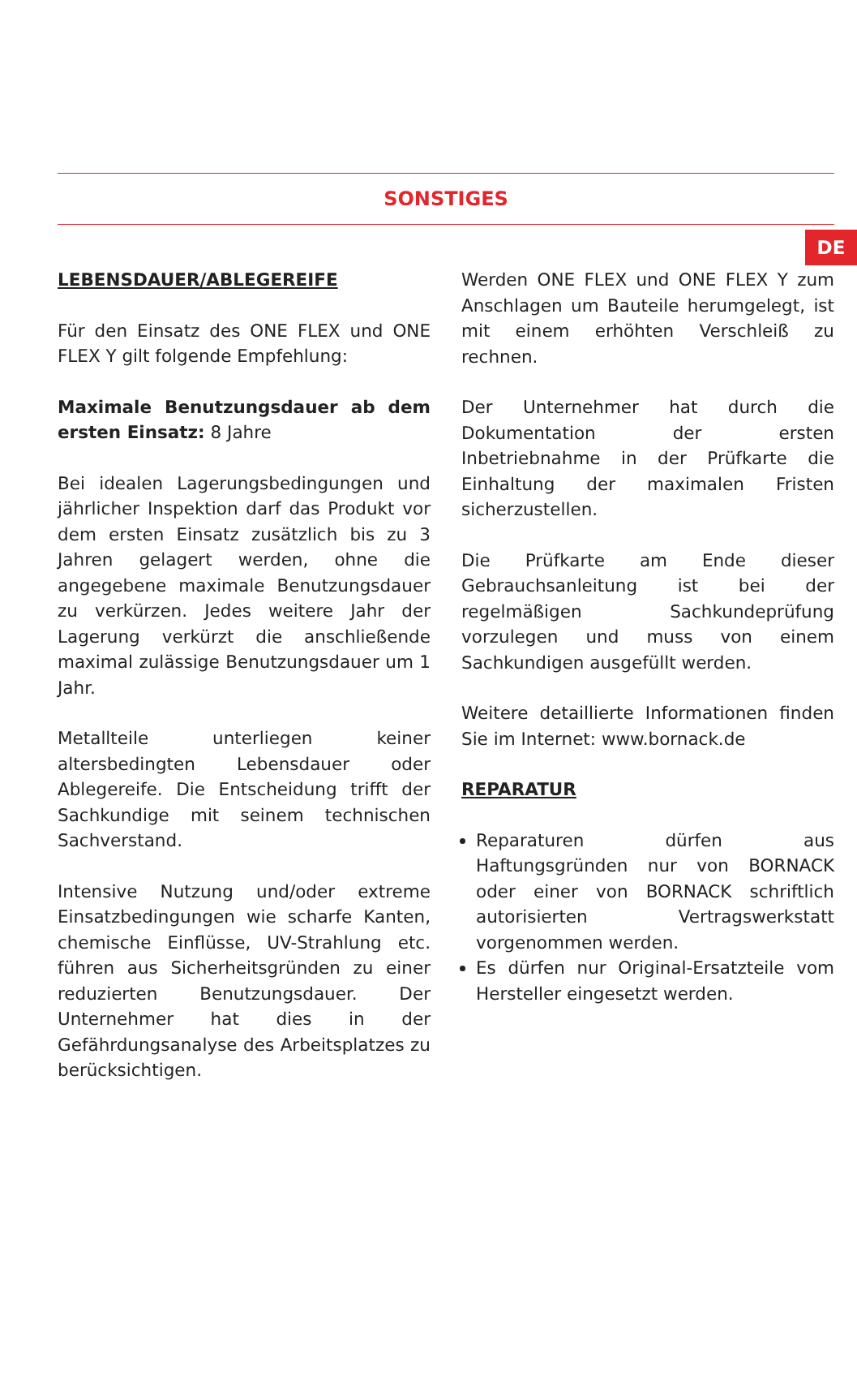DE
SONSTIGES
LEBENSDAUER/ABLEGEREIFE
Für den Einsatz des ONE FLEX und ONE FLEX Y gilt folgende Empfehlung:
Maximale Benutzungsdauer ab dem ersten Einsatz: 8 Jahre
Bei idealen Lagerungsbedingungen und jährlicher Inspektion darf das Produkt vor dem ersten Einsatz zusätzlich bis zu 3 Jahren gelagert werden, ohne die angegebene maximale Benutzungsdauer zu verkürzen. Jedes weitere Jahr der Lagerung verkürzt die anschließende maximal zulässige Benutzungsdauer um 1 Jahr.
Metallteile unterliegen keiner altersbedingten Lebensdauer oder Ablegereife. Die Entscheidung trifft der Sachkundige mit seinem technischen Sachverstand.
Intensive Nutzung und/oder extreme Einsatzbedingungen wie scharfe Kanten, chemische Einflüsse, UV-Strahlung etc. führen aus Sicherheitsgründen zu einer reduzierten Benutzungsdauer. Der Unternehmer hat dies in der Gefährdungsanalyse des Arbeitsplatzes zu berücksichtigen.
Werden ONE FLEX und ONE FLEX Y zum Anschlagen um Bauteile herumgelegt, ist mit einem erhöhten Verschleiß zu rechnen.
Der Unternehmer hat durch die Dokumentation der ersten Inbetriebnahme in der Prüfkarte die Einhaltung der maximalen Fristen sicherzustellen.
Die Prüfkarte am Ende dieser Gebrauchsanleitung ist bei der regelmäßigen Sachkundeprüfung vorzulegen und muss von einem Sachkundigen ausgefüllt werden.
Weitere detaillierte Informationen finden Sie im Internet: www.bornack.de
REPARATUR
Reparaturen dürfen aus Haftungsgründen nur von BORNACK oder einer von BORNACK schriftlich autorisierten Vertragswerkstatt vorgenommen werden.
Es dürfen nur Original-Ersatzteile vom Hersteller eingesetzt werden.